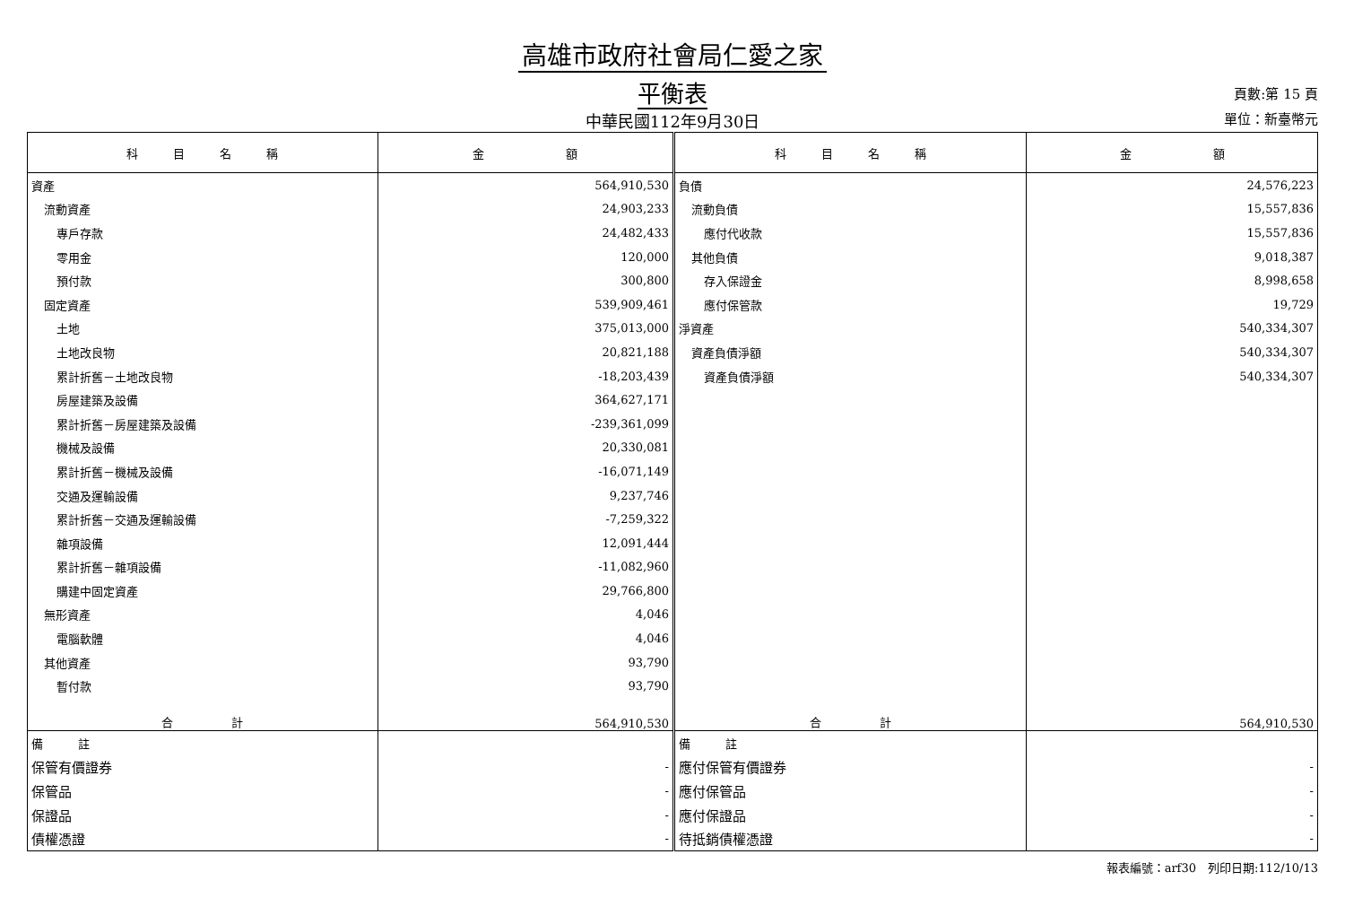高雄市政府社會局仁愛之家
平衡表
中華民國112年9月30日
頁數:第 15 頁
單位：新臺幣元
| 科 目 名 稱 | 金 額 | 科 目 名 稱 | 金 額 |
| --- | --- | --- | --- |
| 資產 | 564,910,530 | 負債 | 24,576,223 |
| 流動資產 | 24,903,233 | 流動負債 | 15,557,836 |
| 專戶存款 | 24,482,433 | 應付代收款 | 15,557,836 |
| 零用金 | 120,000 | 其他負債 | 9,018,387 |
| 預付款 | 300,800 | 存入保證金 | 8,998,658 |
| 固定資產 | 539,909,461 | 應付保管款 | 19,729 |
| 土地 | 375,013,000 | 淨資產 | 540,334,307 |
| 土地改良物 | 20,821,188 | 資產負債淨額 | 540,334,307 |
| 累計折舊－土地改良物 | -18,203,439 | 資產負債淨額 | 540,334,307 |
| 房屋建築及設備 | 364,627,171 | | |
| 累計折舊－房屋建築及設備 | -239,361,099 | | |
| 機械及設備 | 20,330,081 | | |
| 累計折舊－機械及設備 | -16,071,149 | | |
| 交通及運輸設備 | 9,237,746 | | |
| 累計折舊－交通及運輸設備 | -7,259,322 | | |
| 雜項設備 | 12,091,444 | | |
| 累計折舊－雜項設備 | -11,082,960 | | |
| 購建中固定資產 | 29,766,800 | | |
| 無形資產 | 4,046 | | |
| 電腦軟體 | 4,046 | | |
| 其他資產 | 93,790 | | |
| 暫付款 | 93,790 | | |
| 合 計 | 564,910,530 | 合 計 | 564,910,530 |
| 備 註 | | 備 註 | |
| 保管有價證券 | - | 應付保管有價證券 | - |
| 保管品 | - | 應付保管品 | - |
| 保證品 | - | 應付保證品 | - |
| 債權憑證 | - | 待抵銷債權憑證 | - |
報表編號：arf30　列印日期:112/10/13